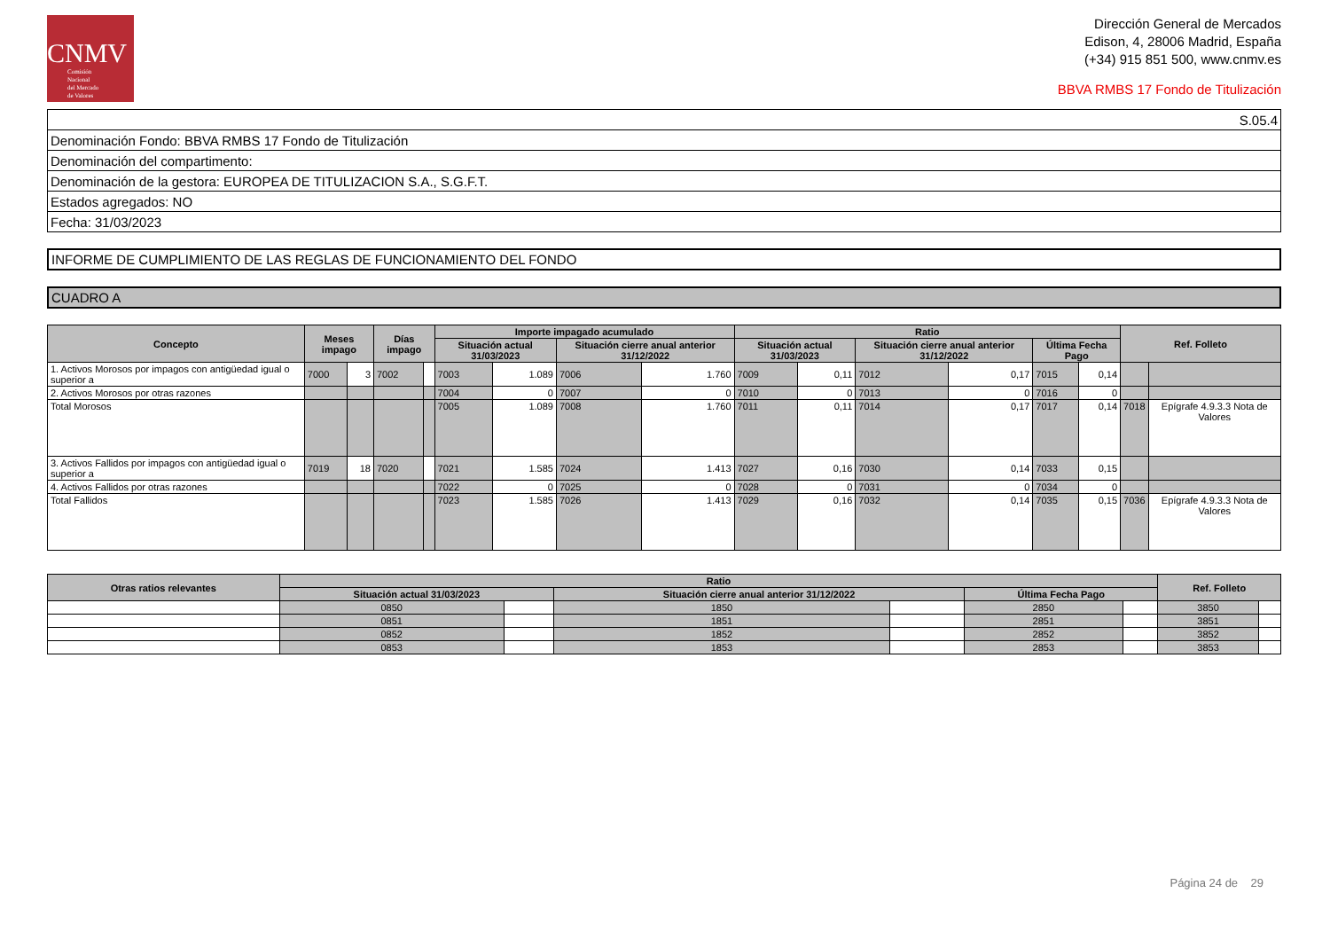CNMV
Comisión
Nacional
del Mercado
de Valores
Dirección General de Mercados
Edison, 4, 28006 Madrid, España
(+34) 915 851 500, www.cnmv.es
BBVA RMBS 17 Fondo de Titulización
| S.05.4 |
| Denominación Fondo: BBVA RMBS 17 Fondo de Titulización |
| Denominación del compartimento: |
| Denominación de la gestora: EUROPEA DE TITULIZACION S.A., S.G.F.T. |
| Estados agregados: NO |
| Fecha: 31/03/2023 |
INFORME DE CUMPLIMIENTO DE LAS REGLAS DE FUNCIONAMIENTO DEL FONDO
CUADRO A
| Concepto | Meses impago | | Días impago | | Importe impagado acumulado | | | | Ratio | | | | | | Ref. Folleto | |
| --- | --- | --- | --- | --- | --- | --- | --- | --- | --- | --- | --- | --- | --- | --- | --- | --- |
| | | | | | Situación actual 31/03/2023 | | Situación cierre anual anterior 31/12/2022 | | Situación actual 31/03/2023 | | Situación cierre anual anterior 31/12/2022 | | Última Fecha Pago | | | |
| 1. Activos Morosos por impagos con antigüedad igual o superior a | 7000 | 3 | 7002 | | 7003 | 1.089 | 7006 | 1.760 | 7009 | 0,11 | 7012 | 0,17 | 7015 | 0,14 | | |
| 2. Activos Morosos por otras razones | | | | | 7004 | 0 | 7007 | 0 | 7010 | 0 | 7013 | 0 | 7016 | 0 | | |
| Total Morosos | | | | | 7005 | 1.089 | 7008 | 1.760 | 7011 | 0,11 | 7014 | 0,17 | 7017 | 0,14 | 7018 | Epígrafe 4.9.3.3 Nota de Valores |
| 3. Activos Fallidos por impagos con antigüedad igual o superior a | 7019 | 18 | 7020 | | 7021 | 1.585 | 7024 | 1.413 | 7027 | 0,16 | 7030 | 0,14 | 7033 | 0,15 | | |
| 4. Activos Fallidos por otras razones | | | | | 7022 | 0 | 7025 | 0 | 7028 | 0 | 7031 | 0 | 7034 | 0 | | |
| Total Fallidos | | | | | 7023 | 1.585 | 7026 | 1.413 | 7029 | 0,16 | 7032 | 0,14 | 7035 | 0,15 | 7036 | Epígrafe 4.9.3.3 Nota de Valores |
| Otras ratios relevantes | Ratio | | | | | | Ref. Folleto | |
| --- | --- | --- | --- | --- | --- | --- | --- | --- |
| | Situación actual 31/03/2023 | | Situación cierre anual anterior 31/12/2022 | | Última Fecha Pago | | | |
| | 0850 | | 1850 | | 2850 | | 3850 | |
| | 0851 | | 1851 | | 2851 | | 3851 | |
| | 0852 | | 1852 | | 2852 | | 3852 | |
| | 0853 | | 1853 | | 2853 | | 3853 | |
Página 24 de 29